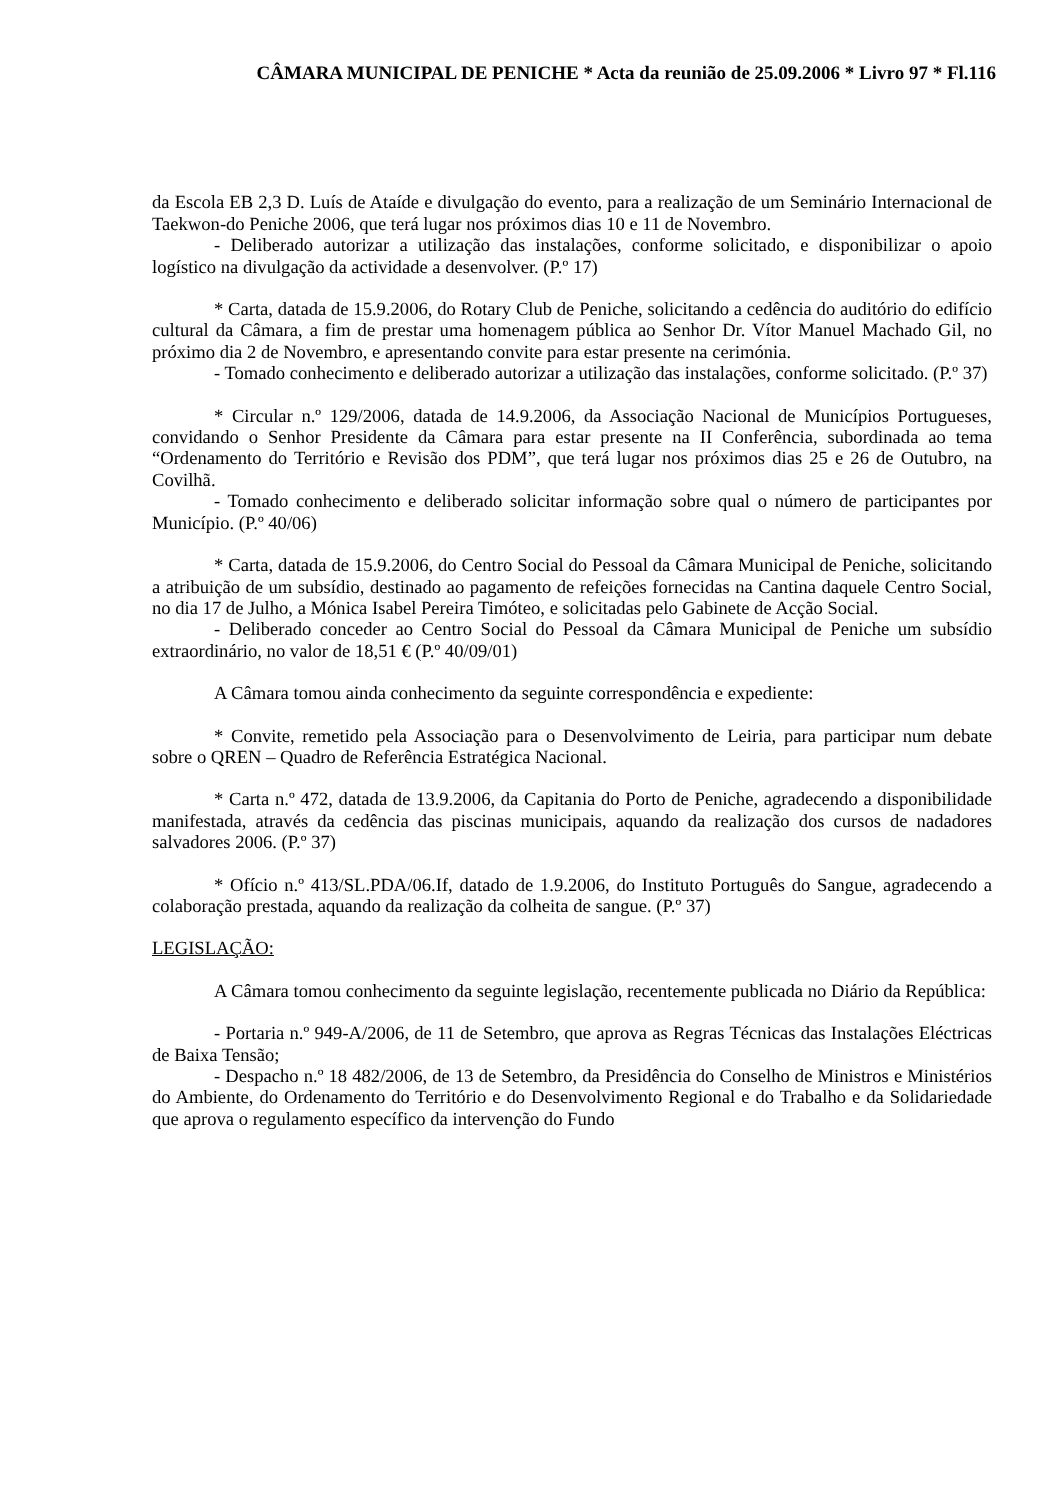CÂMARA MUNICIPAL DE PENICHE * Acta da reunião de 25.09.2006 * Livro 97 * Fl.116
da Escola EB 2,3 D. Luís de Ataíde e divulgação do evento, para a realização de um Seminário Internacional de Taekwon-do Peniche 2006, que terá lugar nos próximos dias 10 e 11 de Novembro.
- Deliberado autorizar a utilização das instalações, conforme solicitado, e disponibilizar o apoio logístico na divulgação da actividade a desenvolver. (P.º 17)
* Carta, datada de 15.9.2006, do Rotary Club de Peniche, solicitando a cedência do auditório do edifício cultural da Câmara, a fim de prestar uma homenagem pública ao Senhor Dr. Vítor Manuel Machado Gil, no próximo dia 2 de Novembro, e apresentando convite para estar presente na cerimónia.
- Tomado conhecimento e deliberado autorizar a utilização das instalações, conforme solicitado. (P.º 37)
* Circular n.º 129/2006, datada de 14.9.2006, da Associação Nacional de Municípios Portugueses, convidando o Senhor Presidente da Câmara para estar presente na II Conferência, subordinada ao tema “Ordenamento do Território e Revisão dos PDM”, que terá lugar nos próximos dias 25 e 26 de Outubro, na Covilhã.
- Tomado conhecimento e deliberado solicitar informação sobre qual o número de participantes por Município. (P.º 40/06)
* Carta, datada de 15.9.2006, do Centro Social do Pessoal da Câmara Municipal de Peniche, solicitando a atribuição de um subsídio, destinado ao pagamento de refeições fornecidas na Cantina daquele Centro Social, no dia 17 de Julho, a Mónica Isabel Pereira Timóteo, e solicitadas pelo Gabinete de Acção Social.
- Deliberado conceder ao Centro Social do Pessoal da Câmara Municipal de Peniche um subsídio extraordinário, no valor de 18,51 € (P.º 40/09/01)
A Câmara tomou ainda conhecimento da seguinte correspondência e expediente:
* Convite, remetido pela Associação para o Desenvolvimento de Leiria, para participar num debate sobre o QREN – Quadro de Referência Estratégica Nacional.
* Carta n.º 472, datada de 13.9.2006, da Capitania do Porto de Peniche, agradecendo a disponibilidade manifestada, através da cedência das piscinas municipais, aquando da realização dos cursos de nadadores salvadores 2006. (P.º 37)
* Ofício n.º 413/SL.PDA/06.If, datado de 1.9.2006, do Instituto Português do Sangue, agradecendo a colaboração prestada, aquando da realização da colheita de sangue. (P.º 37)
LEGISLAÇÃO:
A Câmara tomou conhecimento da seguinte legislação, recentemente publicada no Diário da República:
- Portaria n.º 949-A/2006, de 11 de Setembro, que aprova as Regras Técnicas das Instalações Eléctricas de Baixa Tensão;
- Despacho n.º 18 482/2006, de 13 de Setembro, da Presidência do Conselho de Ministros e Ministérios do Ambiente, do Ordenamento do Território e do Desenvolvimento Regional e do Trabalho e da Solidariedade que aprova o regulamento específico da intervenção do Fundo